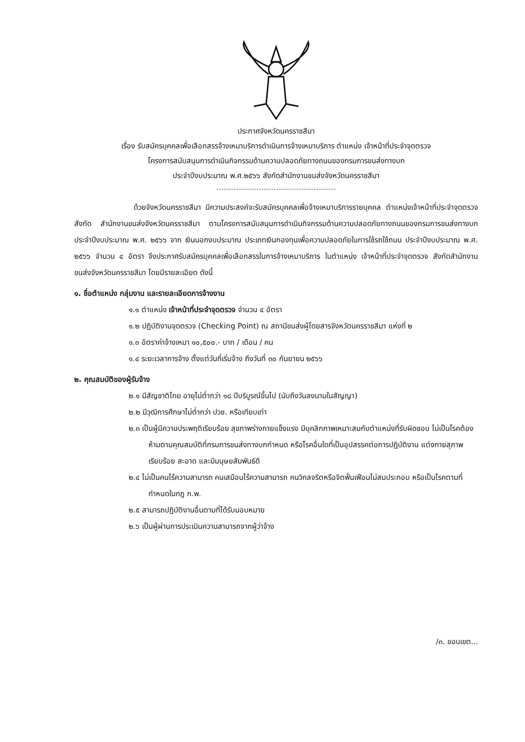ประกาศจังหวัดนครราชสีมา
เรื่อง รับสมัครบุคคลเพื่อเลือกสรรจ้างเหมาบริการดำเนินการจ้างเหมาบริการ ตำแหน่ง เจ้าหน้าที่ประจำจุดตรวจ
โครงการสนับสนุนการดำเนินกิจกรรมด้านความปลอดภัยทางถนนของกรมการขนส่งทางบก
ประจำปีงบประมาณ พ.ศ.๒๕๖๖ สังกัดสำนักงานขนส่งจังหวัดนครราชสีมา
ด้วยจังหวัดนครราชสีมา มีความประสงค์จะรับสมัครบุคคลเพื่อจ้างเหมาบริการรายบุคคล ตำแหน่งเจ้าหน้าที่ประจำจุดตรวจ สังกัด สำนักงานขนส่งจังหวัดนครราชสีมา ตามโครงการสนับสนุนการดำเนินกิจกรรมด้านความปลอดภัยทางถนนของกรมการขนส่งทางบก ประจำปีงบประมาณ พ.ศ. ๒๕๖๖ จาก เงินนอกงบประมาณ ประเภทเงินกองทุนเพื่อความปลอดภัยในการใช้รถใช้ถนน ประจำปีงบประมาณ พ.ศ. ๒๕๖๖ จำนวน ๔ อัตรา จึงประกาศรับสมัครบุคคลเพื่อเลือกสรรในการจ้างเหมาบริการ ในตำแหน่ง เจ้าหน้าที่ประจำจุดตรวจ สังกัดสำนักงานขนส่งจังหวัดนครราชสีมา โดยมีรายละเอียด ดังนี้
๑. ชื่อตำแหน่ง กลุ่มงาน และรายละเอียดการจ้างงาน
๑.๑ ตำแหน่ง เจ้าหน้าที่ประจำจุดตรวจ จำนวน ๔ อัตรา
๑.๒ ปฏิบัติงานจุดตรวจ (Checking Point) ณ สถานีขนส่งผู้โดยสารจังหวัดนครราชสีมา แห่งที่ ๒
๑.๓ อัตราค่าจ้างเหมา ๑๐,๕๐๐.- บาท / เดือน / คน
๑.๔ ระยะเวลาการจ้าง ตั้งแต่วันที่เริ่มจ้าง ถึงวันที่ ๓๐ กันยายน ๒๕๖๖
๒. คุณสมบัติของผู้รับจ้าง
๒.๑ มีสัญชาติไทย อายุไม่ต่ำกว่า ๑๘ ปีบริบูรณ์ขึ้นไป (นับถึงวันลงนามในสัญญา)
๒.๒ มีวุฒิการศึกษาไม่ต่ำกว่า ปวช. หรือเทียบเท่า
๒.๓ เป็นผู้มีความประพฤติเรียบร้อย สุขภาพร่างกายแข็งแรง มีบุคลิกภาพเหมาะสมกับตำแหน่งที่รับผิดชอบ ไม่เป็นโรคต้องห้ามตามคุณสมบัติที่กรมการขนส่งทางบกกำหนด หรือโรคอื่นใดที่เป็นอุปสรรคต่อการปฏิบัติงาน แต่งกายสุภาพเรียบร้อย สะอาด และมีมนุษยสัมพันธ์ดี
๒.๔ ไม่เป็นคนไร้ความสามารถ คนเสมือนไร้ความสามารถ คนวิกลจริตหรือจิตฟั่นเฟือนไม่สมประกอบ หรือเป็นโรคตามที่กำหนดในกฎ ก.พ.
๒.๕ สามารถปฏิบัติงานอื่นตามที่ได้รับมอบหมาย
๒.๖ เป็นผู้ผ่านการประเมินความสามารถจากผู้ว่าจ้าง
/๓. ขอบเขต...